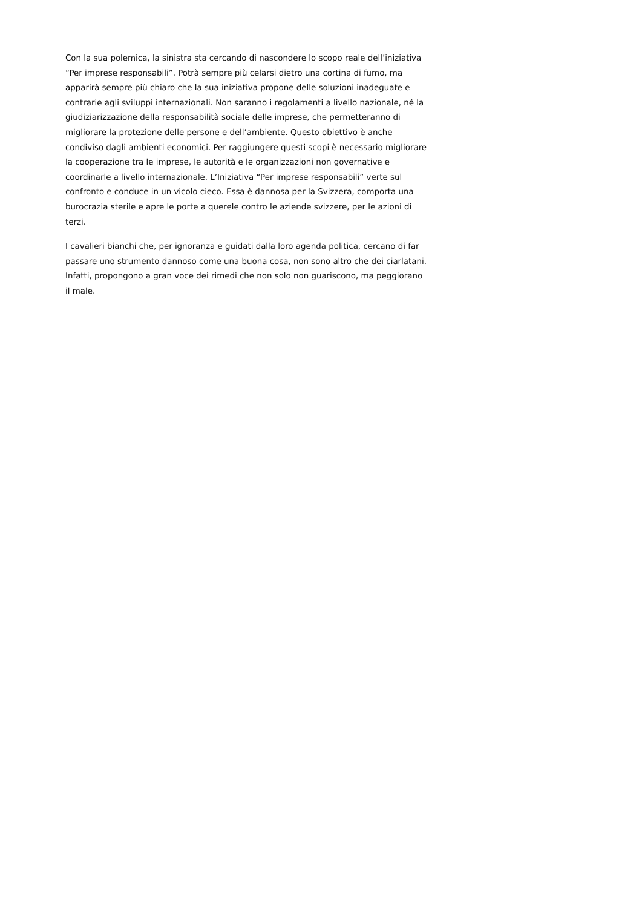Con la sua polemica, la sinistra sta cercando di nascondere lo scopo reale dell’iniziativa “Per imprese responsabili”. Potrà sempre più celarsi dietro una cortina di fumo, ma apparirà sempre più chiaro che la sua iniziativa propone delle soluzioni inadeguate e contrarie agli sviluppi internazionali. Non saranno i regolamenti a livello nazionale, né la giudiziarizzazione della responsabilità sociale delle imprese, che permetteranno di migliorare la protezione delle persone e dell’ambiente. Questo obiettivo è anche condiviso dagli ambienti economici. Per raggiungere questi scopi è necessario migliorare la cooperazione tra le imprese, le autorità e le organizzazioni non governative e coordinarle a livello internazionale. L’Iniziativa “Per imprese responsabili” verte sul confronto e conduce in un vicolo cieco. Essa è dannosa per la Svizzera, comporta una burocrazia sterile e apre le porte a querele contro le aziende svizzere, per le azioni di terzi.
I cavalieri bianchi che, per ignoranza e guidati dalla loro agenda politica, cercano di far passare uno strumento dannoso come una buona cosa, non sono altro che dei ciarlatani. Infatti, propongono a gran voce dei rimedi che non solo non guariscono, ma peggiorano il male.